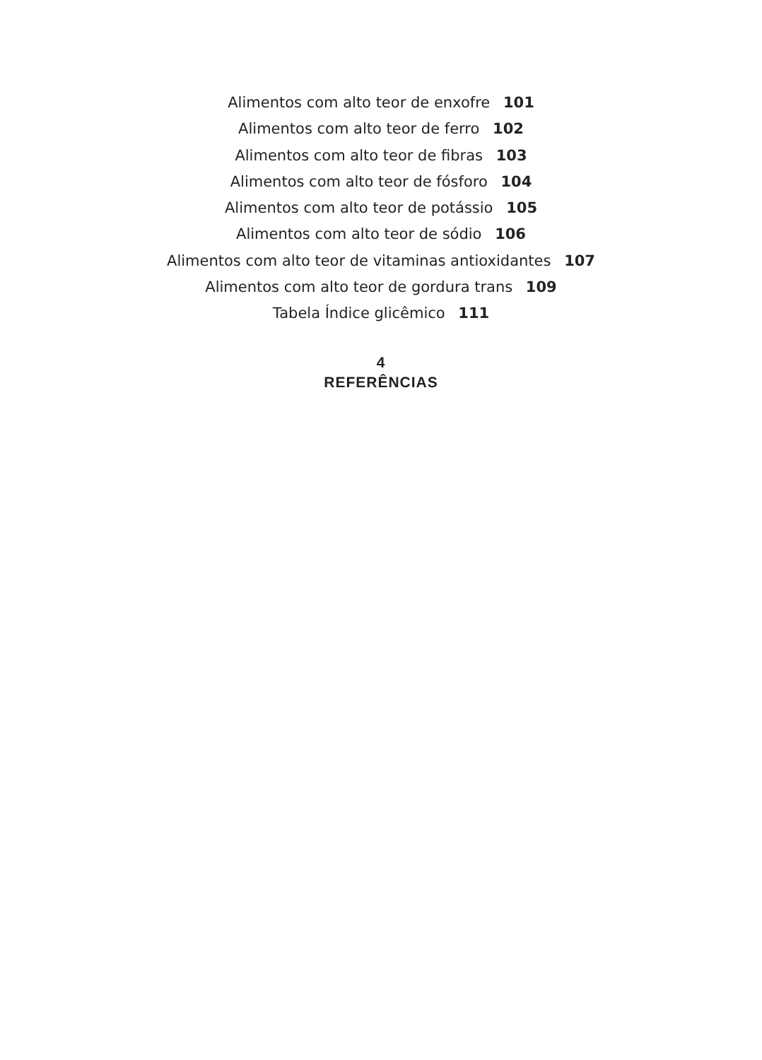Alimentos com alto teor de enxofre 101
Alimentos com alto teor de ferro 102
Alimentos com alto teor de fibras 103
Alimentos com alto teor de fósforo 104
Alimentos com alto teor de potássio 105
Alimentos com alto teor de sódio 106
Alimentos com alto teor de vitaminas antioxidantes 107
Alimentos com alto teor de gordura trans 109
Tabela Índice glicêmico 111
4
REFERÊNCIAS